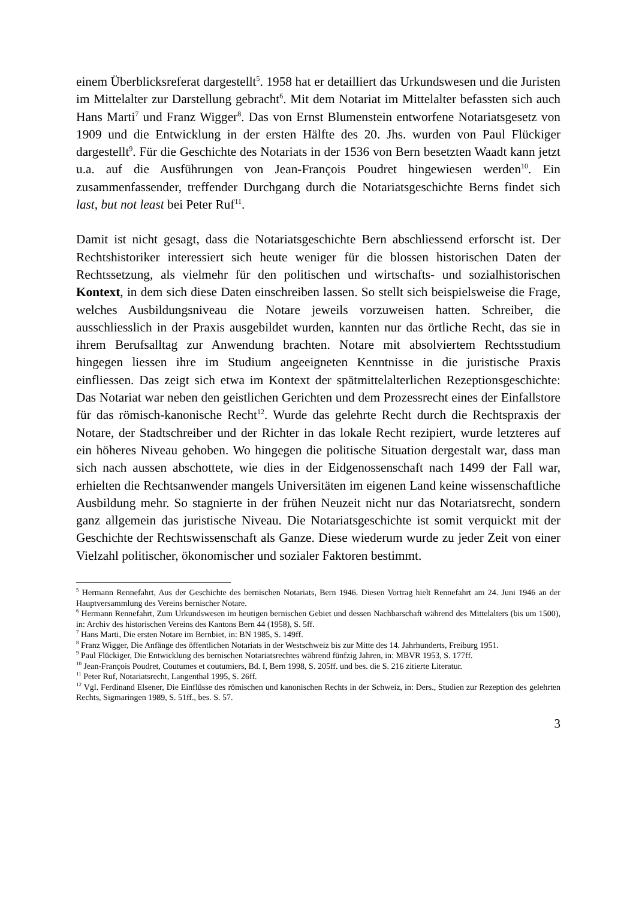einem Überblicksreferat dargestellt<sup>5</sup>. 1958 hat er detailliert das Urkundswesen und die Juristen im Mittelalter zur Darstellung gebracht<sup>6</sup>. Mit dem Notariat im Mittelalter befassten sich auch Hans Marti<sup>7</sup> und Franz Wigger<sup>8</sup>. Das von Ernst Blumenstein entworfene Notariatsgesetz von 1909 und die Entwicklung in der ersten Hälfte des 20. Jhs. wurden von Paul Flückiger dargestellt<sup>9</sup>. Für die Geschichte des Notariats in der 1536 von Bern besetzten Waadt kann jetzt u.a. auf die Ausführungen von Jean-François Poudret hingewiesen werden<sup>10</sup>. Ein zusammenfassender, treffender Durchgang durch die Notariatsgeschichte Berns findet sich last, but not least bei Peter Ruf<sup>11</sup>.
Damit ist nicht gesagt, dass die Notariatsgeschichte Bern abschliessend erforscht ist. Der Rechtshistoriker interessiert sich heute weniger für die blossen historischen Daten der Rechtssetzung, als vielmehr für den politischen und wirtschafts- und sozialhistorischen Kontext, in dem sich diese Daten einschreiben lassen. So stellt sich beispielsweise die Frage, welches Ausbildungsniveau die Notare jeweils vorzuweisen hatten. Schreiber, die ausschliesslich in der Praxis ausgebildet wurden, kannten nur das örtliche Recht, das sie in ihrem Berufsalltag zur Anwendung brachten. Notare mit absolviertem Rechtsstudium hingegen liessen ihre im Studium angeeigneten Kenntnisse in die juristische Praxis einfliessen. Das zeigt sich etwa im Kontext der spätmittelalterlichen Rezeptionsgeschichte: Das Notariat war neben den geistlichen Gerichten und dem Prozessrecht eines der Einfallstore für das römisch-kanonische Recht<sup>12</sup>. Wurde das gelehrte Recht durch die Rechtspraxis der Notare, der Stadtschreiber und der Richter in das lokale Recht rezipiert, wurde letzteres auf ein höheres Niveau gehoben. Wo hingegen die politische Situation dergestalt war, dass man sich nach aussen abschottete, wie dies in der Eidgenossenschaft nach 1499 der Fall war, erhielten die Rechtsanwender mangels Universitäten im eigenen Land keine wissenschaftliche Ausbildung mehr. So stagnierte in der frühen Neuzeit nicht nur das Notariatsrecht, sondern ganz allgemein das juristische Niveau. Die Notariatsgeschichte ist somit verquickt mit der Geschichte der Rechtswissenschaft als Ganze. Diese wiederum wurde zu jeder Zeit von einer Vielzahl politischer, ökonomischer und sozialer Faktoren bestimmt.
<sup>5</sup> Hermann Rennefahrt, Aus der Geschichte des bernischen Notariats, Bern 1946. Diesen Vortrag hielt Rennefahrt am 24. Juni 1946 an der Hauptversammlung des Vereins bernischer Notare.
<sup>6</sup> Hermann Rennefahrt, Zum Urkundswesen im heutigen bernischen Gebiet und dessen Nachbarschaft während des Mittelalters (bis um 1500), in: Archiv des historischen Vereins des Kantons Bern 44 (1958), S. 5ff.
<sup>7</sup> Hans Marti, Die ersten Notare im Bernbiet, in: BN 1985, S. 149ff.
<sup>8</sup> Franz Wigger, Die Anfänge des öffentlichen Notariats in der Westschweiz bis zur Mitte des 14. Jahrhunderts, Freiburg 1951.
<sup>9</sup> Paul Flückiger, Die Entwicklung des bernischen Notariatsrechtes während fünfzig Jahren, in: MBVR 1953, S. 177ff.
<sup>10</sup> Jean-François Poudret, Coutumes et coutumiers, Bd. I, Bern 1998, S. 205ff. und bes. die S. 216 zitierte Literatur.
<sup>11</sup> Peter Ruf, Notariatsrecht, Langenthal 1995, S. 26ff.
<sup>12</sup> Vgl. Ferdinand Elsener, Die Einflüsse des römischen und kanonischen Rechts in der Schweiz, in: Ders., Studien zur Rezeption des gelehrten Rechts, Sigmaringen 1989, S. 51ff., bes. S. 57.
3